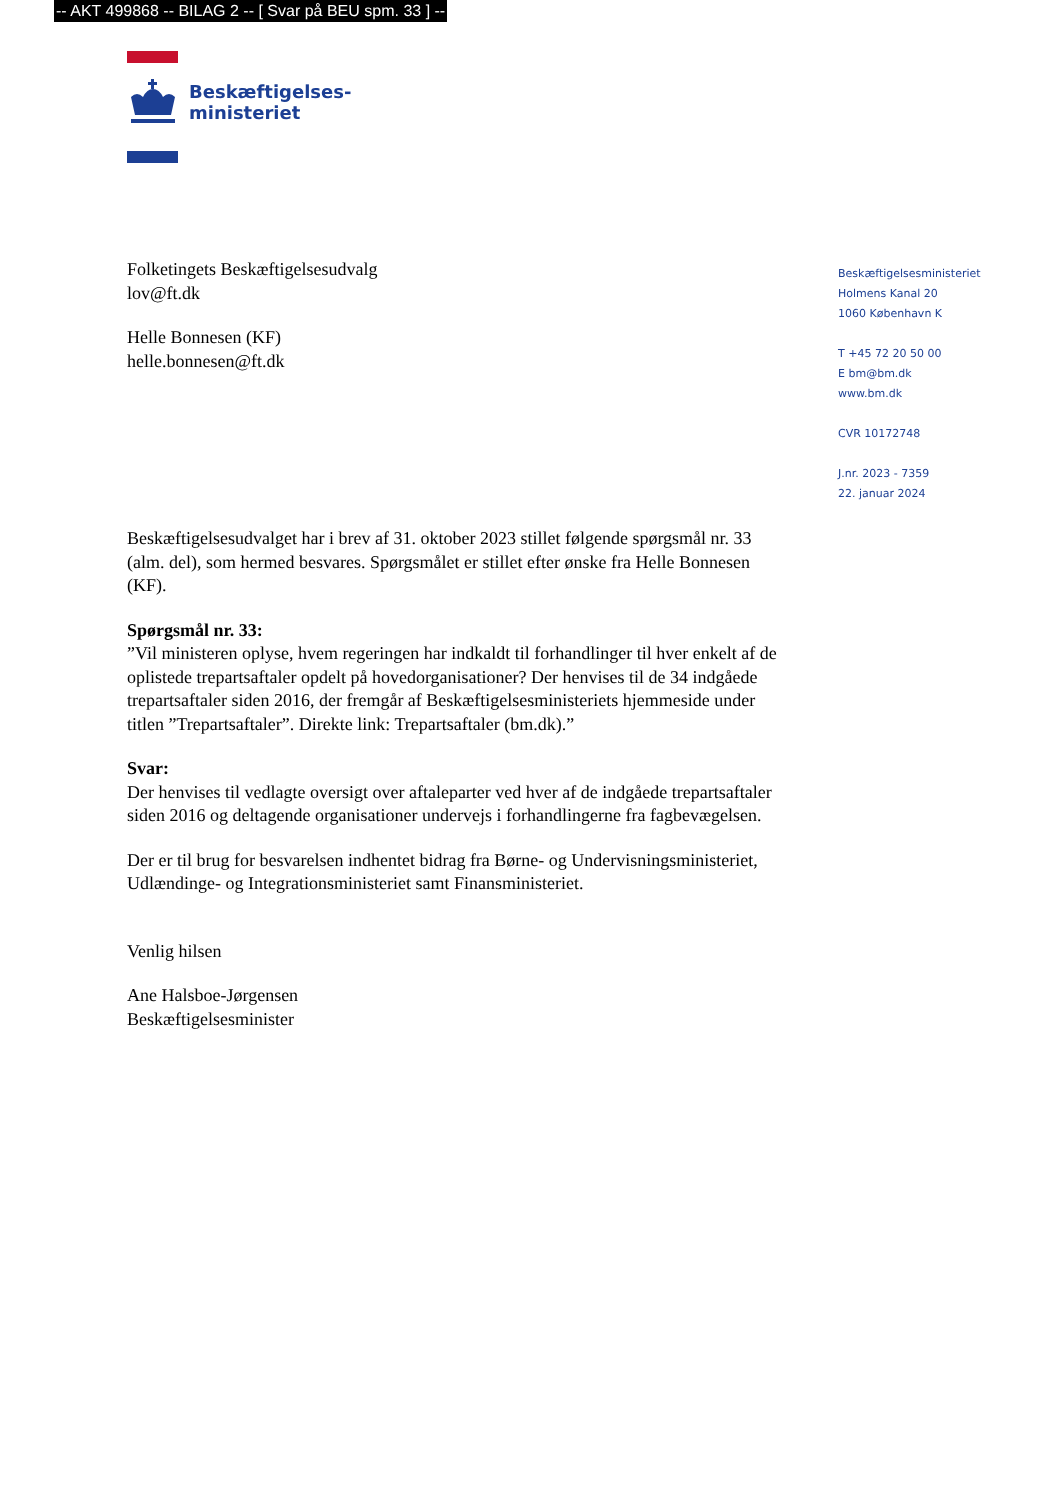-- AKT 499868 -- BILAG 2 -- [ Svar på BEU spm. 33 ] --
Beskæftigelses-
ministeriet
Beskæftigelsesministeriet
Holmens Kanal 20
1060 København K
T +45 72 20 50 00
E bm@bm.dk
www.bm.dk
CVR 10172748
J.nr. 2023 - 7359
22. januar 2024
Folketingets Beskæftigelsesudvalg
lov@ft.dk
Helle Bonnesen (KF)
helle.bonnesen@ft.dk
Beskæftigelsesudvalget har i brev af 31. oktober 2023 stillet følgende spørgsmål nr. 33 (alm. del), som hermed besvares. Spørgsmålet er stillet efter ønske fra Helle Bonnesen (KF).
Spørgsmål nr. 33:
”Vil ministeren oplyse, hvem regeringen har indkaldt til forhandlinger til hver enkelt af de oplistede trepartsaftaler opdelt på hovedorganisationer? Der henvises til de 34 indgåede trepartsaftaler siden 2016, der fremgår af Beskæftigelsesministeriets hjemmeside under titlen ”Trepartsaftaler”. Direkte link: Trepartsaftaler (bm.dk).”
Svar:
Der henvises til vedlagte oversigt over aftaleparter ved hver af de indgåede trepartsaftaler siden 2016 og deltagende organisationer undervejs i forhandlingerne fra fagbevægelsen.
Der er til brug for besvarelsen indhentet bidrag fra Børne- og Undervisningsministeriet, Udlændinge- og Integrationsministeriet samt Finansministeriet.
Venlig hilsen
Ane Halsboe-Jørgensen
Beskæftigelsesminister